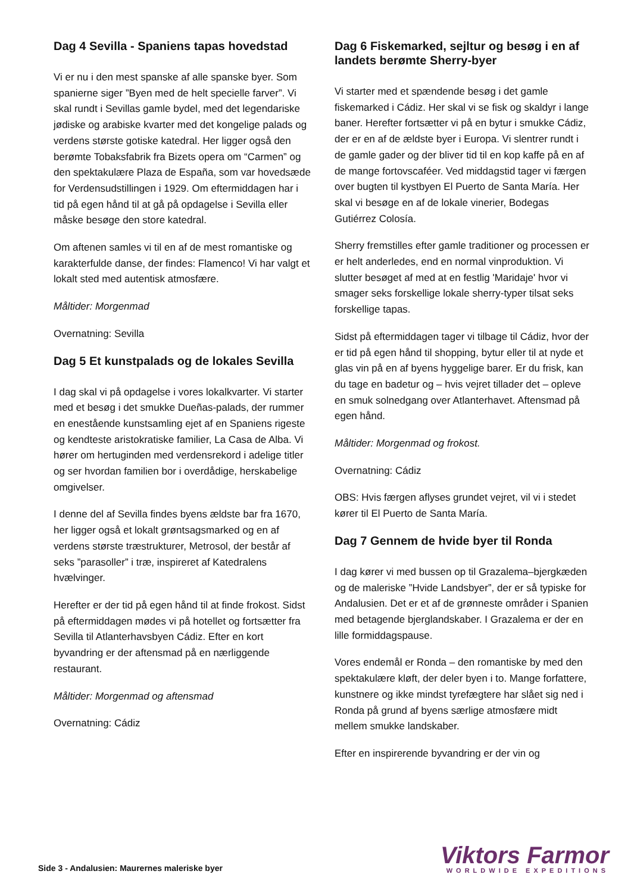Dag 4 Sevilla - Spaniens tapas hovedstad
Vi er nu i den mest spanske af alle spanske byer. Som spanierne siger ”Byen med de helt specielle farver”. Vi skal rundt i Sevillas gamle bydel, med det legendariske jødiske og arabiske kvarter med det kongelige palads og verdens største gotiske katedral. Her ligger også den berømte Tobaksfabrik fra Bizets opera om “Carmen” og den spektakulære Plaza de España, som var hovedsæde for Verdensudstillingen i 1929. Om eftermiddagen har i tid på egen hånd til at gå på opdagelse i Sevilla eller måske besøge den store katedral.
Om aftenen samles vi til en af de mest romantiske og karakterfulde danse, der findes: Flamenco! Vi har valgt et lokalt sted med autentisk atmosfære.
Måltider: Morgenmad
Overnatning: Sevilla
Dag 5 Et kunstpalads og de lokales Sevilla
I dag skal vi på opdagelse i vores lokalkvarter. Vi starter med et besøg i det smukke Dueñas-palads, der rummer en enestående kunstsamling ejet af en Spaniens rigeste og kendteste aristokratiske familier, La Casa de Alba. Vi hører om hertuginden med verdensrekord i adelige titler og ser hvordan familien bor i overdådige, herskabelige omgivelser.
I denne del af Sevilla findes byens ældste bar fra 1670, her ligger også et lokalt grøntsagsmarked og en af verdens største træstrukturer, Metrosol, der består af seks ”parasoller” i træ, inspireret af Katedralens hvælvinger.
Herefter er der tid på egen hånd til at finde frokost. Sidst på eftermiddagen mødes vi på hotellet og fortsætter fra Sevilla til Atlanterhavsbyen Cádiz. Efter en kort byvandring er der aftensmad på en nærliggende restaurant.
Måltider: Morgenmad og aftensmad
Overnatning: Cádiz
Dag 6 Fiskemarked, sejltur og besøg i en af landets berømte Sherry-byer
Vi starter med et spændende besøg i det gamle fiskemarked i Cádiz. Her skal vi se fisk og skaldyr i lange baner. Herefter fortsætter vi på en bytur i smukke Cádiz, der er en af de ældste byer i Europa. Vi slentrer rundt i de gamle gader og der bliver tid til en kop kaffe på en af de mange fortovscaféer. Ved middagstid tager vi færgen over bugten til kystbyen El Puerto de Santa María. Her skal vi besøge en af de lokale vinerier, Bodegas Gutiérrez Colosía.
Sherry fremstilles efter gamle traditioner og processen er er helt anderledes, end en normal vinproduktion. Vi slutter besøget af med at en festlig 'Maridaje' hvor vi smager seks forskellige lokale sherry-typer tilsat seks forskellige tapas.
Sidst på eftermiddagen tager vi tilbage til Cádiz, hvor der er tid på egen hånd til shopping, bytur eller til at nyde et glas vin på en af byens hyggelige barer. Er du frisk, kan du tage en badetur og – hvis vejret tillader det – opleve en smuk solnedgang over Atlanterhavet. Aftensmad på egen hånd.
Måltider: Morgenmad og frokost.
Overnatning: Cádiz
OBS: Hvis færgen aflyses grundet vejret, vil vi i stedet kører til El Puerto de Santa María.
Dag 7 Gennem de hvide byer til Ronda
I dag kører vi med bussen op til Grazalema–bjergkæden og de maleriske ”Hvide Landsbyer”, der er så typiske for Andalusien. Det er et af de grønneste områder i Spanien med betagende bjerglandskaber. I Grazalema er der en lille formiddagspause.
Vores endemål er Ronda – den romantiske by med den spektakulære kløft, der deler byen i to. Mange forfattere, kunstnere og ikke mindst tyrefægtere har slået sig ned i Ronda på grund af byens særlige atmosfære midt mellem smukke landskaber.
Efter en inspirerende byvandring er der vin og
Side 3 - Andalusien: Maurernes maleriske byer
Viktors Farmor
WORLDWIDE EXPEDITIONS